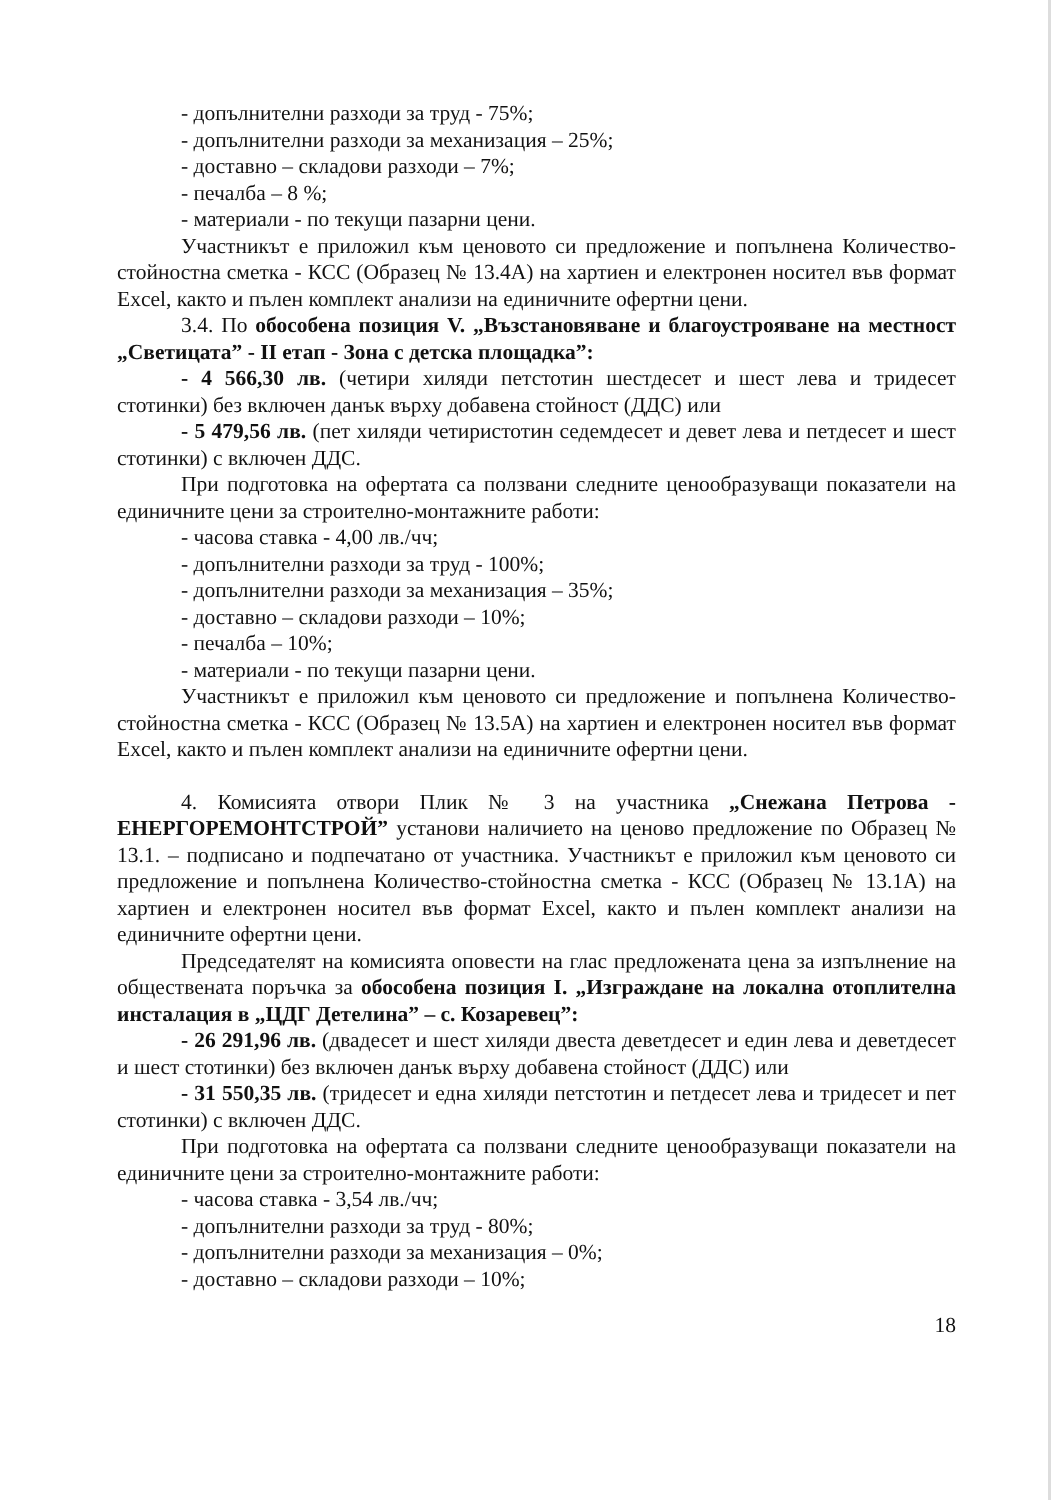- допълнителни разходи за труд - 75%;
- допълнителни разходи за механизация – 25%;
- доставно – складови разходи – 7%;
- печалба – 8 %;
- материали - по текущи пазарни цени.
Участникът е приложил към ценовото си предложение и попълнена Количество-стойностна сметка - КСС (Образец № 13.4А) на хартиен и електронен носител във формат Excel, както и пълен комплект анализи на единичните офертни цени.
3.4. По обособена позиция V. „Възстановяване и благоустрояване на местност „Светицата” - II етап - Зона с детска площадка”:
- 4 566,30 лв. (четири хиляди петстотин шестдесет и шест лева и тридесет стотинки) без включен данък върху добавена стойност (ДДС) или
- 5 479,56 лв. (пет хиляди четиристотин седемдесет и девет лева и петдесет и шест стотинки) с включен ДДС.
При подготовка на офертата са ползвани следните ценообразуващи показатели на единичните цени за строително-монтажните работи:
- часова ставка - 4,00 лв./чч;
- допълнителни разходи за труд - 100%;
- допълнителни разходи за механизация – 35%;
- доставно – складови разходи – 10%;
- печалба – 10%;
- материали - по текущи пазарни цени.
Участникът е приложил към ценовото си предложение и попълнена Количество-стойностна сметка - КСС (Образец № 13.5А) на хартиен и електронен носител във формат Excel, както и пълен комплект анализи на единичните офертни цени.
4. Комисията отвори Плик № 3 на участника „Снежана Петрова - ЕНЕРГОРЕМОНТСТРОЙ” установи наличието на ценово предложение по Образец № 13.1. – подписано и подпечатано от участника. Участникът е приложил към ценовото си предложение и попълнена Количество-стойностна сметка - КСС (Образец № 13.1А) на хартиен и електронен носител във формат Excel, както и пълен комплект анализи на единичните офертни цени.
Председателят на комисията оповести на глас предложената цена за изпълнение на обществената поръчка за обособена позиция I. „Изграждане на локална отоплителна инсталация в „ЦДГ Детелина” – с. Козаревец”:
- 26 291,96 лв. (двадесет и шест хиляди двеста деветдесет и един лева и деветдесет и шест стотинки) без включен данък върху добавена стойност (ДДС) или
- 31 550,35 лв. (тридесет и една хиляди петстотин и петдесет лева и тридесет и пет стотинки) с включен ДДС.
При подготовка на офертата са ползвани следните ценообразуващи показатели на единичните цени за строително-монтажните работи:
- часова ставка - 3,54 лв./чч;
- допълнителни разходи за труд - 80%;
- допълнителни разходи за механизация – 0%;
- доставно – складови разходи – 10%;
18